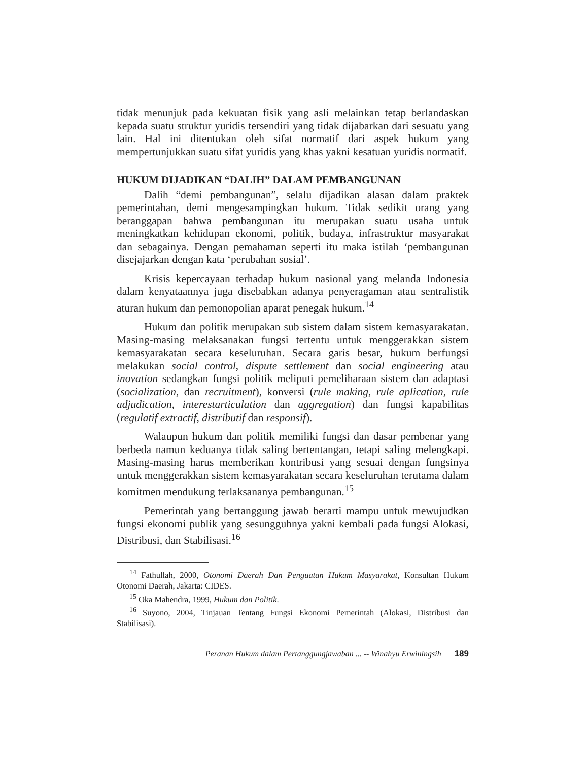tidak menunjuk pada kekuatan fisik yang asli melainkan tetap berlandaskan kepada suatu struktur yuridis tersendiri yang tidak dijabarkan dari sesuatu yang lain. Hal ini ditentukan oleh sifat normatif dari aspek hukum yang mempertunjukkan suatu sifat yuridis yang khas yakni kesatuan yuridis normatif.
HUKUM DIJADIKAN “DALIH” DALAM PEMBANGUNAN
Dalih “demi pembangunan”, selalu dijadikan alasan dalam praktek pemerintahan, demi mengesampingkan hukum. Tidak sedikit orang yang beranggapan bahwa pembangunan itu merupakan suatu usaha untuk meningkatkan kehidupan ekonomi, politik, budaya, infrastruktur masyarakat dan sebagainya. Dengan pemahaman seperti itu maka istilah ‘pembangunan disejajarkan dengan kata ‘perubahan sosial’.
Krisis kepercayaan terhadap hukum nasional yang melanda Indonesia dalam kenyataannya juga disebabkan adanya penyeragaman atau sentralistik aturan hukum dan pemonopolian aparat penegak hukum.<sup>14</sup>
Hukum dan politik merupakan sub sistem dalam sistem kemasyarakatan. Masing-masing melaksanakan fungsi tertentu untuk menggerakkan sistem kemasyarakatan secara keseluruhan. Secara garis besar, hukum berfungsi melakukan social control, dispute settlement dan social engineering atau inovation sedangkan fungsi politik meliputi pemeliharaan sistem dan adaptasi (socialization, dan recruitment), konversi (rule making, rule aplication, rule adjudication, interestarticulation dan aggregation) dan fungsi kapabilitas (regulatif extractif, distributif dan responsif).
Walaupun hukum dan politik memiliki fungsi dan dasar pembenar yang berbeda namun keduanya tidak saling bertentangan, tetapi saling melengkapi. Masing-masing harus memberikan kontribusi yang sesuai dengan fungsinya untuk menggerakkan sistem kemasyarakatan secara keseluruhan terutama dalam komitmen mendukung terlaksananya pembangunan.<sup>15</sup>
Pemerintah yang bertanggung jawab berarti mampu untuk mewujudkan fungsi ekonomi publik yang sesungguhnya yakni kembali pada fungsi Alokasi, Distribusi, dan Stabilisasi.<sup>16</sup>
<sup>14</sup> Fathullah, 2000, Otonomi Daerah Dan Penguatan Hukum Masyarakat, Konsultan Hukum Otonomi Daerah, Jakarta: CIDES.
<sup>15</sup> Oka Mahendra, 1999, Hukum dan Politik.
<sup>16</sup> Suyono, 2004, Tinjauan Tentang Fungsi Ekonomi Pemerintah (Alokasi, Distribusi dan Stabilisasi).
Peranan Hukum dalam Pertanggungjawaban ... -- Winahyu Erwiningsih 189